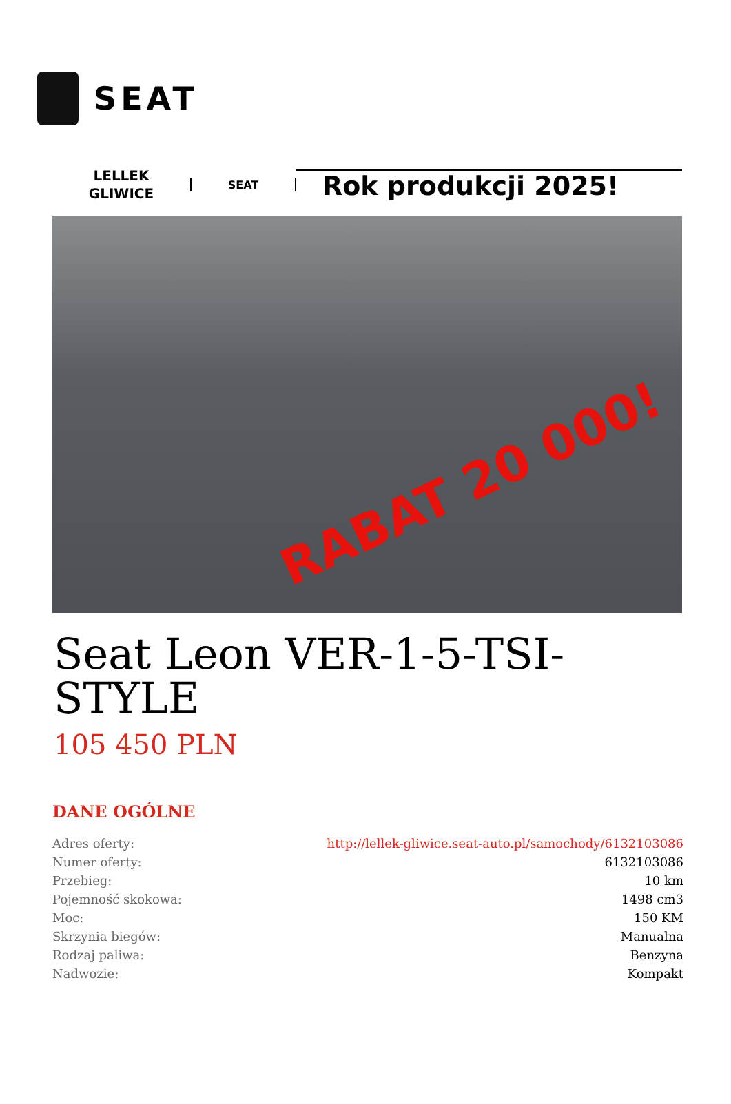SEAT
LELLEK
GLIWICE
SEAT
Rok produkcji 2025!
RABAT 20 000!
Seat Leon VER-1-5-TSI-STYLE
105 450 PLN
DANE OGÓLNE
| Adres oferty: | http://lellek-gliwice.seat-auto.pl/samochody/6132103086 |
| Numer oferty: | 6132103086 |
| Przebieg: | 10 km |
| Pojemność skokowa: | 1498 cm3 |
| Moc: | 150 KM |
| Skrzynia biegów: | Manualna |
| Rodzaj paliwa: | Benzyna |
| Nadwozie: | Kompakt |